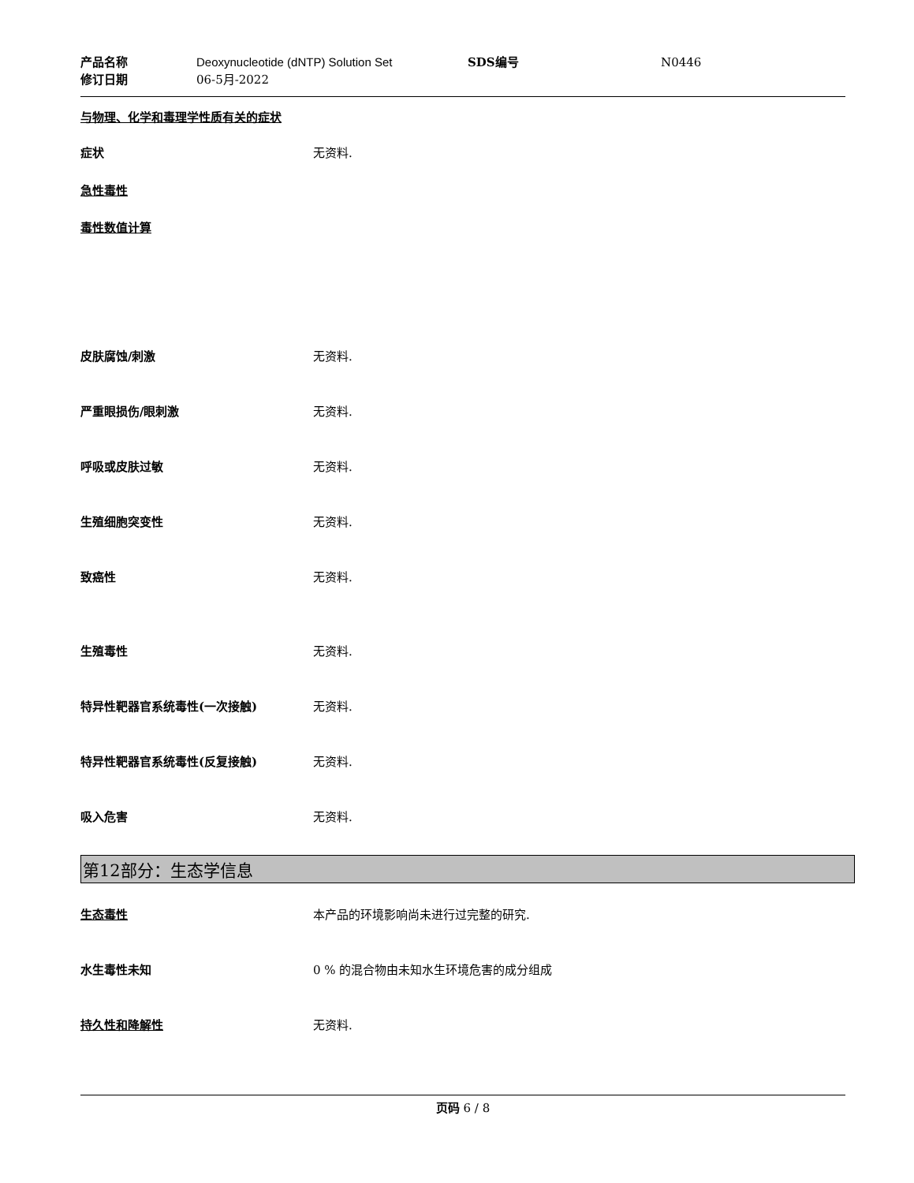产品名称 Deoxynucleotide (dNTP) Solution Set SDS编号 N0446 修订日期 06-5月-2022
与物理、化学和毒理学性质有关的症状
症状 无资料.
急性毒性
毒性数值计算
皮肤腐蚀/刺激 无资料.
严重眼损伤/眼刺激 无资料.
呼吸或皮肤过敏 无资料.
生殖细胞突变性 无资料.
致癌性 无资料.
生殖毒性 无资料.
特异性靶器官系统毒性(一次接触) 无资料.
特异性靶器官系统毒性(反复接触) 无资料.
吸入危害 无资料.
第12部分：生态学信息
生态毒性 本产品的环境影响尚未进行过完整的研究.
水生毒性未知 0 % 的混合物由未知水生环境危害的成分组成
持久性和降解性 无资料.
页码 6 / 8